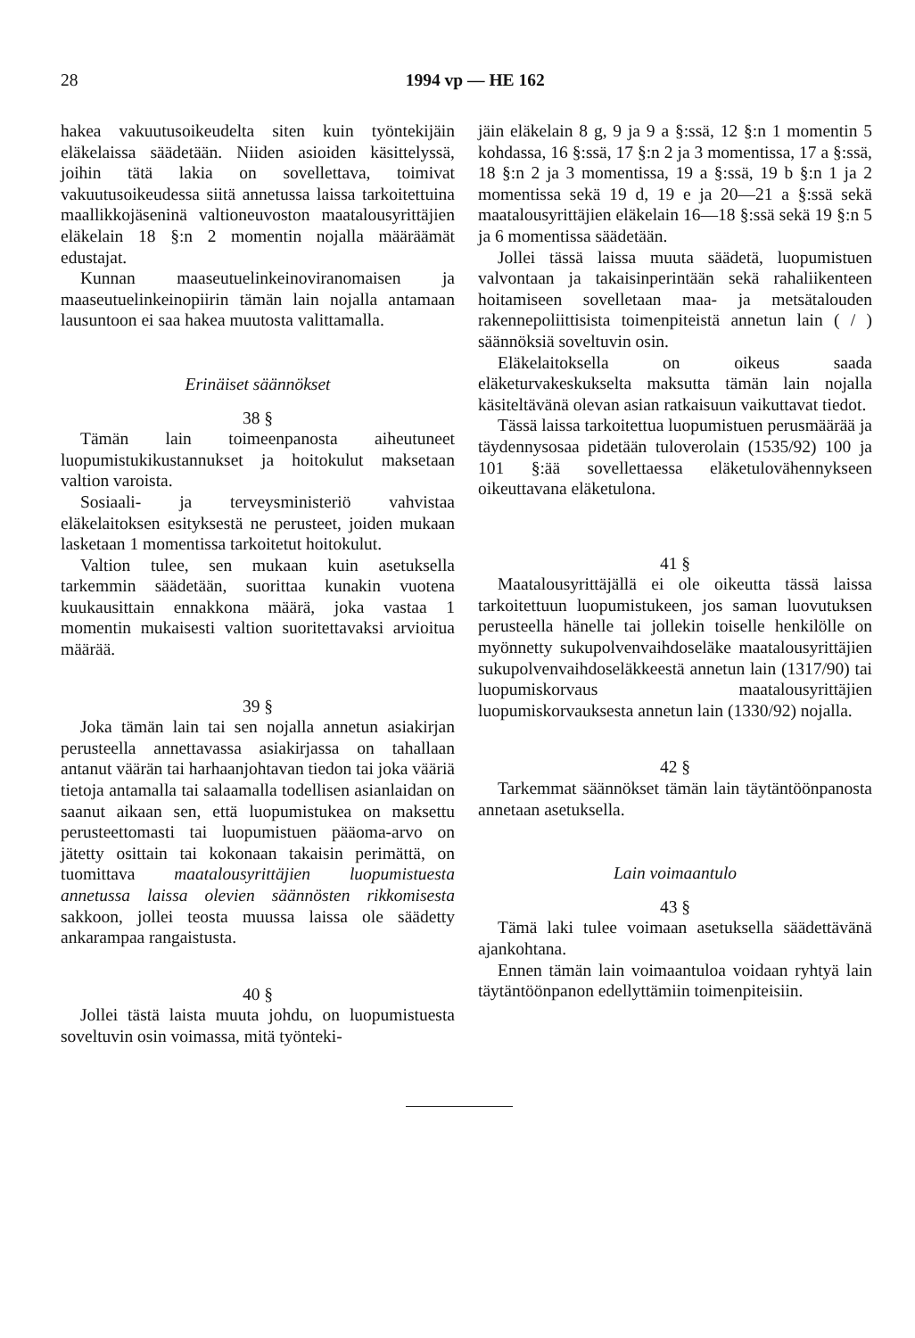28
1994 vp — HE 162
hakea vakuutusoikeudelta siten kuin työntekijäin eläkelaissa säädetään. Niiden asioiden käsittelyssä, joihin tätä lakia on sovellettava, toimivat vakuutusoikeudessa siitä annetussa laissa tarkoitettuina maallikkojäseninä valtioneuvoston maatalousyrittäjien eläkelain 18 §:n 2 momentin nojalla määräämät edustajat.
Kunnan maaseutuelinkeinoviranomaisen ja maaseutuelinkeinopiirin tämän lain nojalla antamaan lausuntoon ei saa hakea muutosta valittamalla.
Erinäiset säännökset
38 §
Tämän lain toimeenpanosta aiheutuneet luopumistukikustannukset ja hoitokulut maksetaan valtion varoista.
Sosiaali- ja terveysministeriö vahvistaa eläkelaitoksen esityksestä ne perusteet, joiden mukaan lasketaan 1 momentissa tarkoitetut hoitokulut.
Valtion tulee, sen mukaan kuin asetuksella tarkemmin säädetään, suorittaa kunakin vuotena kuukausittain ennakkona määrä, joka vastaa 1 momentin mukaisesti valtion suoritettavaksi arvioitua määrää.
39 §
Joka tämän lain tai sen nojalla annetun asiakirjan perusteella annettavassa asiakirjassa on tahallaan antanut väärän tai harhaanjohtavan tiedon tai joka vääriä tietoja antamalla tai salaamalla todellisen asianlaidan on saanut aikaan sen, että luopumistukea on maksettu perusteettomasti tai luopumistuen pääoma-arvo on jätetty osittain tai kokonaan takaisin perimättä, on tuomittava maatalousyrittäjien luopumistuesta annetussa laissa olevien säännösten rikkomisesta sakkoon, jollei teosta muussa laissa ole säädetty ankarampaa rangaistusta.
40 §
Jollei tästä laista muuta johdu, on luopumistuesta soveltuvin osin voimassa, mitä työnteki-
jäin eläkelain 8 g, 9 ja 9 a §:ssä, 12 §:n 1 momentin 5 kohdassa, 16 §:ssä, 17 §:n 2 ja 3 momentissa, 17 a §:ssä, 18 §:n 2 ja 3 momentissa, 19 a §:ssä, 19 b §:n 1 ja 2 momentissa sekä 19 d, 19 e ja 20—21 a §:ssä sekä maatalousyrittäjien eläkelain 16—18 §:ssä sekä 19 §:n 5 ja 6 momentissa säädetään.
Jollei tässä laissa muuta säädetä, luopumistuen valvontaan ja takaisinperintään sekä rahaliikenteen hoitamiseen sovelletaan maa- ja metsätalouden rakennepoliittisista toimenpiteistä annetun lain ( / ) säännöksiä soveltuvin osin.
Eläkelaitoksella on oikeus saada eläketurvakeskukselta maksutta tämän lain nojalla käsiteltävänä olevan asian ratkaisuun vaikuttavat tiedot.
Tässä laissa tarkoitettua luopumistuen perusmäärää ja täydennysosaa pidetään tuloverolain (1535/92) 100 ja 101 §:ää sovellettaessa eläketulovähennykseen oikeuttavana eläketulona.
41 §
Maatalousyrittäjällä ei ole oikeutta tässä laissa tarkoitettuun luopumistukeen, jos saman luovutuksen perusteella hänelle tai jollekin toiselle henkilölle on myönnetty sukupolvenvaihdoseläke maatalousyrittäjien sukupolvenvaihdoseläkkeestä annetun lain (1317/90) tai luopumiskorvaus maatalousyrittäjien luopumiskorvauksesta annetun lain (1330/92) nojalla.
42 §
Tarkemmat säännökset tämän lain täytäntöönpanosta annetaan asetuksella.
Lain voimaantulo
43 §
Tämä laki tulee voimaan asetuksella säädettävänä ajankohtana.
Ennen tämän lain voimaantuloa voidaan ryhtyä lain täytäntöönpanon edellyttämiin toimenpiteisiin.